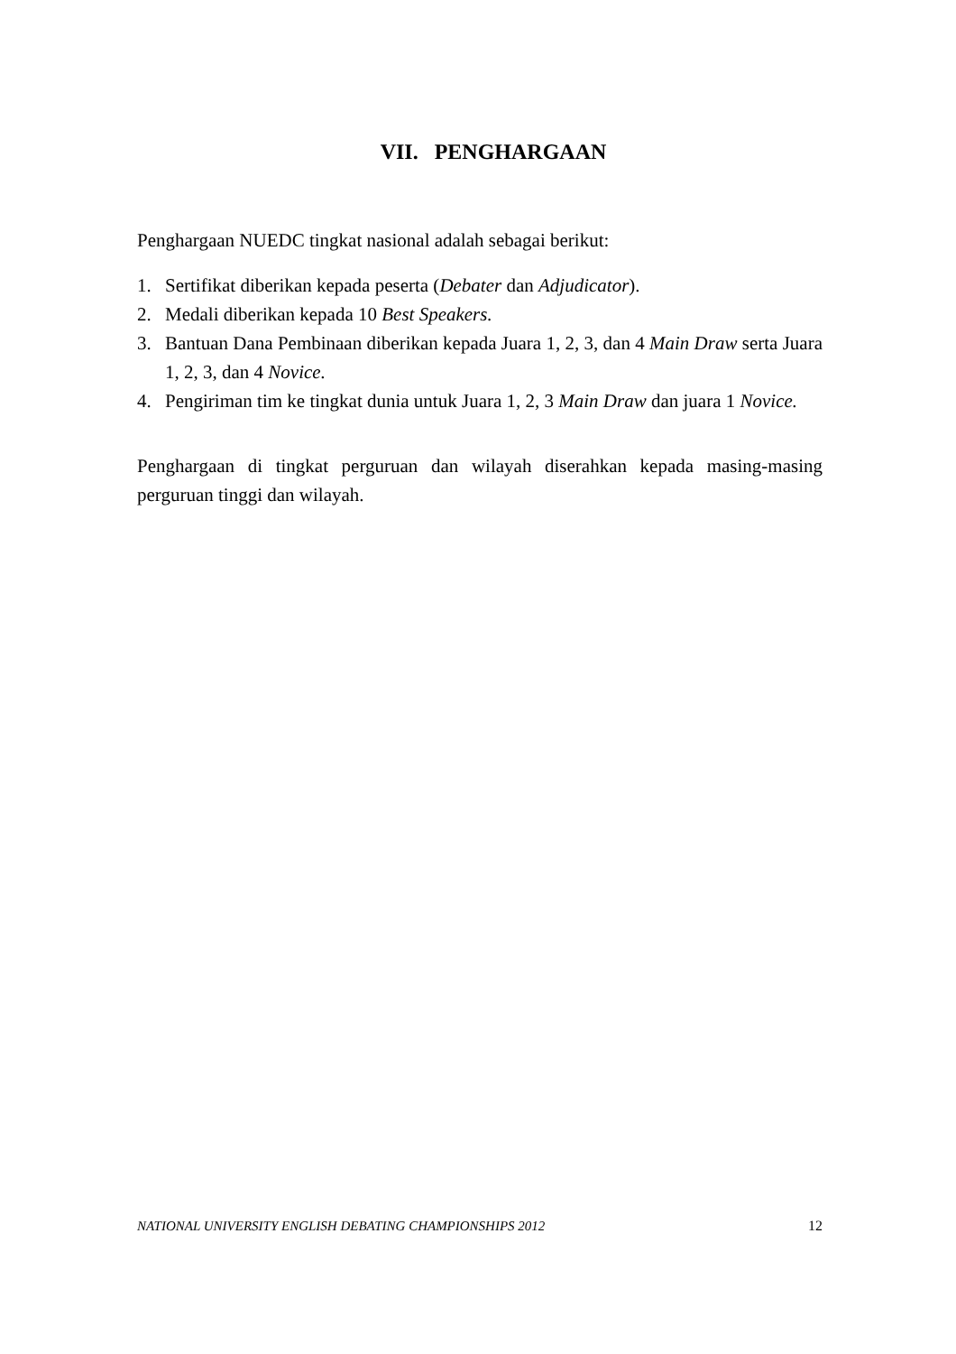VII. PENGHARGAAN
Penghargaan NUEDC tingkat nasional adalah sebagai berikut:
1. Sertifikat diberikan kepada peserta (Debater dan Adjudicator).
2. Medali diberikan kepada 10 Best Speakers.
3. Bantuan Dana Pembinaan diberikan kepada Juara 1, 2, 3, dan 4 Main Draw serta Juara 1, 2, 3, dan 4 Novice.
4. Pengiriman tim ke tingkat dunia untuk Juara 1, 2, 3 Main Draw dan juara 1 Novice.
Penghargaan di tingkat perguruan dan wilayah diserahkan kepada masing-masing perguruan tinggi dan wilayah.
NATIONAL UNIVERSITY ENGLISH DEBATING CHAMPIONSHIPS 2012 12